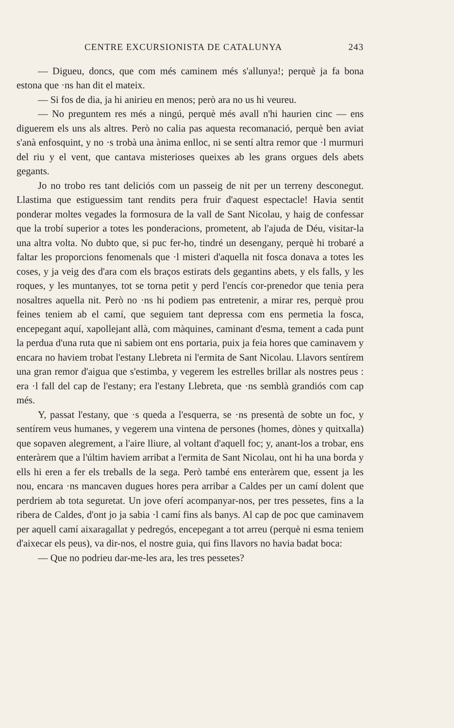CENTRE EXCURSIONISTA DE CATALUNYA 243
— Digueu, doncs, que com més caminem més s'allunya!; perquè ja fa bona estona que ·ns han dit el mateix.
— Si fos de dia, ja hi anirieu en menos; però ara no us hi veureu.
— No preguntem res més a ningú, perquè més avall n'hi haurien cinc — ens diguerem els uns als altres. Però no calia pas aquesta recomanació, perquè ben aviat s'anà enfosquint, y no ·s trobà una ànima enlloc, ni se sentí altra remor que ·l murmuri del riu y el vent, que cantava misterioses queixes ab les grans orgues dels abets gegants.
Jo no trobo res tant deliciós com un passeig de nit per un terreny desconegut. Llastima que estiguessim tant rendits pera fruir d'aquest espectacle! Havia sentit ponderar moltes vegades la formosura de la vall de Sant Nicolau, y haig de confessar que la trobí superior a totes les ponderacions, prometent, ab l'ajuda de Déu, visitar-la una altra volta. No dubto que, si puc fer-ho, tindré un desengany, perquè hi trobaré a faltar les proporcions fenomenals que ·l misteri d'aquella nit fosca donava a totes les coses, y ja veig des d'ara com els braços estirats dels gegantins abets, y els falls, y les roques, y les muntanyes, tot se torna petit y perd l'encís cor-prenedor que tenia pera nosaltres aquella nit. Però no ·ns hi podiem pas entretenir, a mirar res, perquè prou feines teniem ab el camí, que seguiem tant depressa com ens permetia la fosca, encepegant aquí, xapollejant allà, com màquines, caminant d'esma, tement a cada punt la perdua d'una ruta que ni sabiem ont ens portaria, puix ja feia hores que caminavem y encara no haviem trobat l'estany Llebreta ni l'ermita de Sant Nicolau. Llavors sentírem una gran remor d'aigua que s'estimba, y vegerem les estrelles brillar als nostres peus : era ·l fall del cap de l'estany; era l'estany Llebreta, que ·ns semblà grandiós com cap més.
Y, passat l'estany, que ·s queda a l'esquerra, se ·ns presentà de sobte un foc, y sentírem veus humanes, y vegerem una vintena de persones (homes, dònes y quitxalla) que sopaven alegrement, a l'aire lliure, al voltant d'aquell foc; y, anant-los a trobar, ens enteràrem que a l'últim haviem arribat a l'ermita de Sant Nicolau, ont hi ha una borda y ells hi eren a fer els treballs de la sega. Però també ens enteràrem que, essent ja les nou, encara ·ns mancaven dugues hores pera arribar a Caldes per un camí dolent que perdriem ab tota seguretat. Un jove oferí acompanyar-nos, per tres pessetes, fins a la ribera de Caldes, d'ont jo ja sabia ·l camí fins als banys. Al cap de poc que caminavem per aquell camí aixaragallat y pedregós, encepegant a tot arreu (perquè ni esma teniem d'aixecar els peus), va dir-nos, el nostre guia, qui fins llavors no havia badat boca:
— Que no podrieu dar-me-les ara, les tres pessetes?